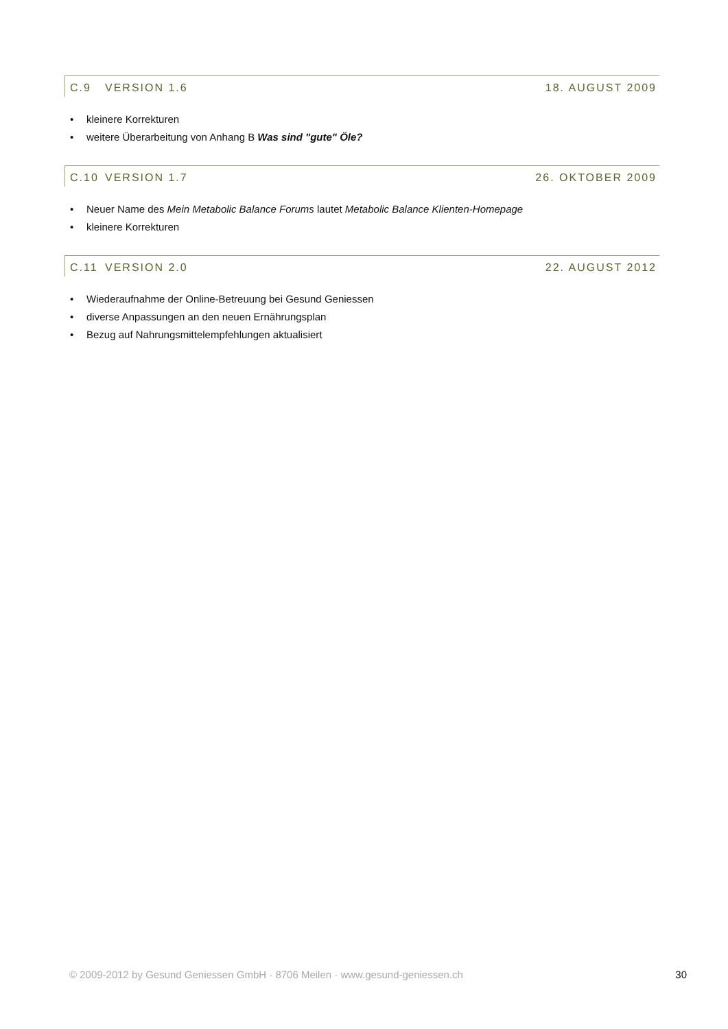C.9 VERSION 1.6 18. AUGUST 2009
• kleinere Korrekturen
• weitere Überarbeitung von Anhang B Was sind "gute" Öle?
C.10 VERSION 1.7 26. OKTOBER 2009
• Neuer Name des Mein Metabolic Balance Forums lautet Metabolic Balance Klienten-Homepage
• kleinere Korrekturen
C.11 VERSION 2.0 22. AUGUST 2012
• Wiederaufnahme der Online-Betreuung bei Gesund Geniessen
• diverse Anpassungen an den neuen Ernährungsplan
• Bezug auf Nahrungsmittelempfehlungen aktualisiert
© 2009-2012 by Gesund Geniessen GmbH · 8706 Meilen · www.gesund-geniessen.ch 30